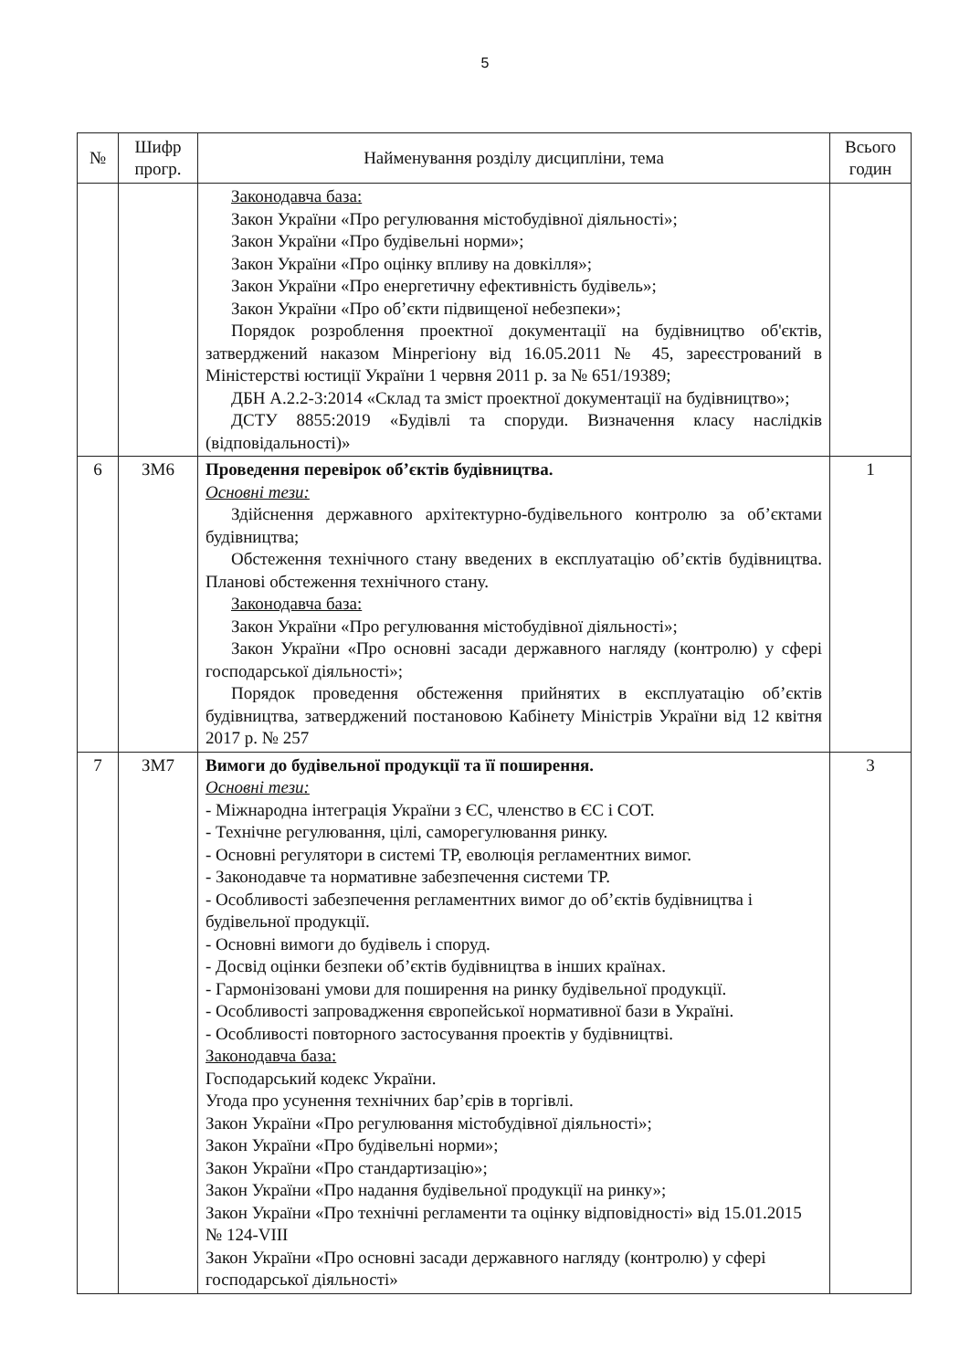5
| № | Шифр прогр. | Найменування розділу дисципліни, тема | Всього годин |
| --- | --- | --- | --- |
| | | Законодавча база: Закон України «Про регулювання містобудівної діяльності»; Закон України «Про будівельні норми»; Закон України «Про оцінку впливу на довкілля»; Закон України «Про енергетичну ефективність будівель»; Закон України «Про об’єкти підвищеної небезпеки»; Порядок розроблення проектної документації на будівництво об'єктів, затверджений наказом Мінрегіону від 16.05.2011 № 45, зареєстрований в Міністерстві юстиції України 1 червня 2011 р. за № 651/19389; ДБН А.2.2-3:2014 «Склад та зміст проектної документації на будівництво»; ДСТУ 8855:2019 «Будівлі та споруди. Визначення класу наслідків (відповідальності)» | |
| 6 | ЗМ6 | Проведення перевірок об’єктів будівництва. Основні тези: Здійснення державного архітектурно-будівельного контролю за об’єктами будівництва; Обстеження технічного стану введених в експлуатацію об’єктів будівництва. Планові обстеження технічного стану. Законодавча база: Закон України «Про регулювання містобудівної діяльності»; Закон України «Про основні засади державного нагляду (контролю) у сфері господарської діяльності»; Порядок проведення обстеження прийнятих в експлуатацію об’єктів будівництва, затверджений постановою Кабінету Міністрів України від 12 квітня 2017 р. № 257 | 1 |
| 7 | ЗМ7 | Вимоги до будівельної продукції та її поширення. Основні тези: - Міжнародна інтеграція України з ЄС, членство в ЄС і СОТ. - Технічне регулювання, цілі, саморегулювання ринку. - Основні регулятори в системі ТР, еволюція регламентних вимог. - Законодавче та нормативне забезпечення системи ТР. - Особливості забезпечення регламентних вимог до об’єктів будівництва і будівельної продукції. - Основні вимоги до будівель і споруд. - Досвід оцінки безпеки об’єктів будівництва в інших країнах. - Гармонізовані умови для поширення на ринку будівельної продукції. - Особливості запровадження європейської нормативної бази в Україні. - Особливості повторного застосування проектів у будівництві. Законодавча база: Господарський кодекс України. Угода про усунення технічних бар’єрів в торгівлі. Закон України «Про регулювання містобудівної діяльності»; Закон України «Про будівельні норми»; Закон України «Про стандартизацію»; Закон України «Про надання будівельної продукції на ринку»; Закон України «Про технічні регламенти та оцінку відповідності» від 15.01.2015 № 124-VIII Закон України «Про основні засади державного нагляду (контролю) у сфері господарської діяльності» | 3 |